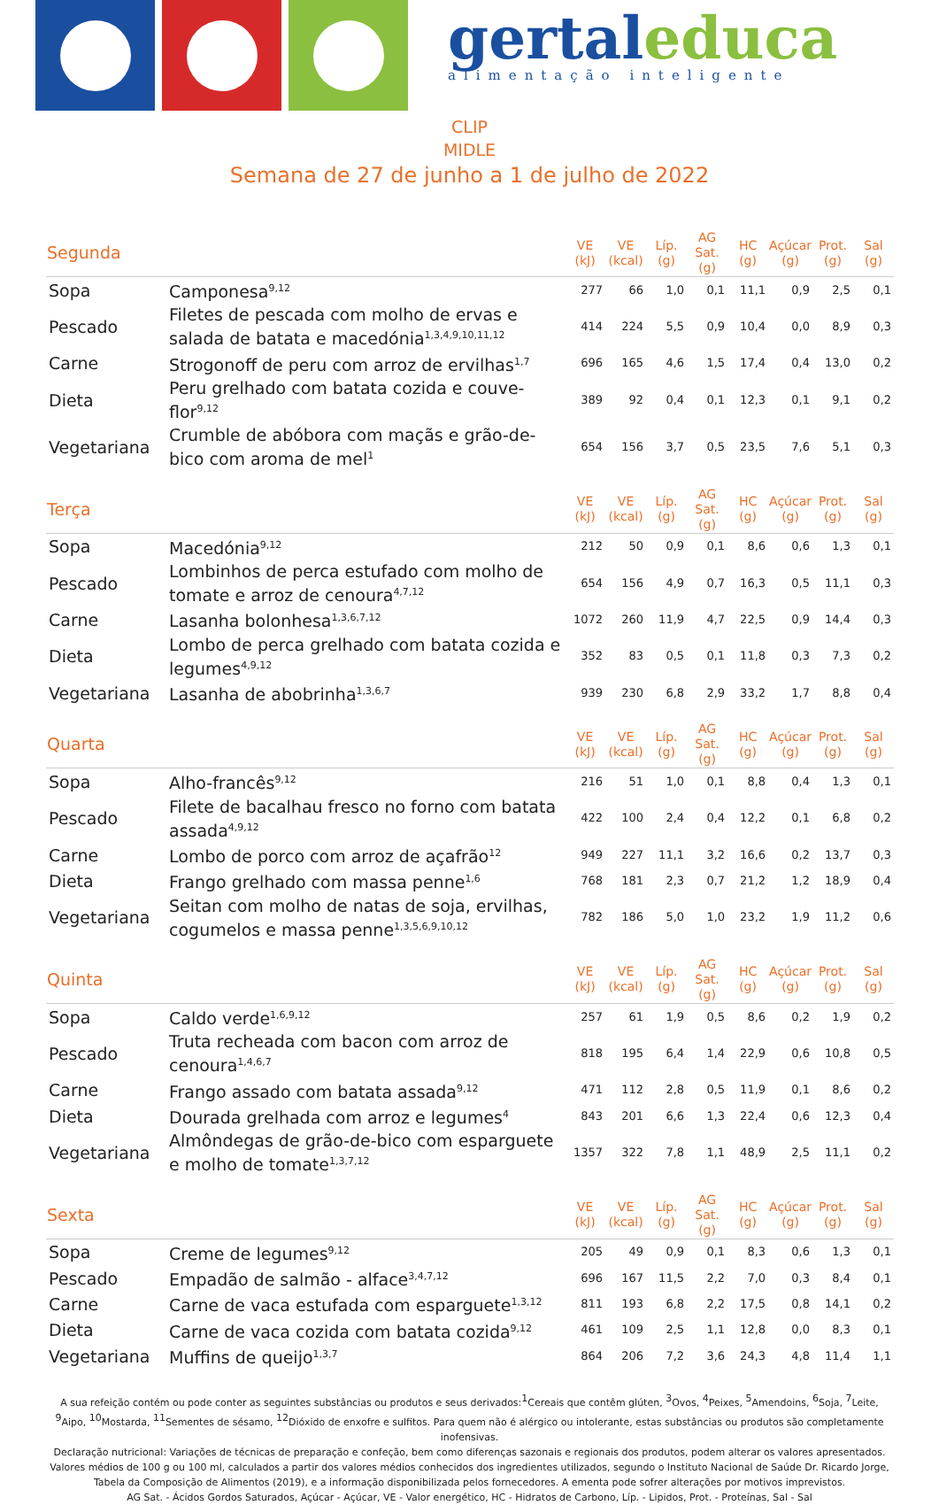gertaleduca
alimentação inteligente
CLIP
MIDLE
Semana de 27 de junho a 1 de julho de 2022
| Segunda | | VE (kJ) | VE (kcal) | Líp. (g) | AG Sat. (g) | HC (g) | Açúcar (g) | Prot. (g) | Sal (g) |
| --- | --- | --- | --- | --- | --- | --- | --- | --- | --- |
| Sopa | Camponesa<sup>9,12</sup> | 277 | 66 | 1,0 | 0,1 | 11,1 | 0,9 | 2,5 | 0,1 |
| Pescado | Filetes de pescada com molho de ervas e salada de batata e macedónia<sup>1,3,4,9,10,11,12</sup> | 414 | 224 | 5,5 | 0,9 | 10,4 | 0,0 | 8,9 | 0,3 |
| Carne | Strogonoff de peru com arroz de ervilhas<sup>1,7</sup> | 696 | 165 | 4,6 | 1,5 | 17,4 | 0,4 | 13,0 | 0,2 |
| Dieta | Peru grelhado com batata cozida e couve-flor<sup>9,12</sup> | 389 | 92 | 0,4 | 0,1 | 12,3 | 0,1 | 9,1 | 0,2 |
| Vegetariana | Crumble de abóbora com maçãs e grão-de-bico com aroma de mel<sup>1</sup> | 654 | 156 | 3,7 | 0,5 | 23,5 | 7,6 | 5,1 | 0,3 |
| Terça | | VE (kJ) | VE (kcal) | Líp. (g) | AG Sat. (g) | HC (g) | Açúcar (g) | Prot. (g) | Sal (g) |
| Sopa | Macedónia<sup>9,12</sup> | 212 | 50 | 0,9 | 0,1 | 8,6 | 0,6 | 1,3 | 0,1 |
| Pescado | Lombinhos de perca estufado com molho de tomate e arroz de cenoura<sup>4,7,12</sup> | 654 | 156 | 4,9 | 0,7 | 16,3 | 0,5 | 11,1 | 0,3 |
| Carne | Lasanha bolonhesa<sup>1,3,6,7,12</sup> | 1072 | 260 | 11,9 | 4,7 | 22,5 | 0,9 | 14,4 | 0,3 |
| Dieta | Lombo de perca grelhado com batata cozida e legumes<sup>4,9,12</sup> | 352 | 83 | 0,5 | 0,1 | 11,8 | 0,3 | 7,3 | 0,2 |
| Vegetariana | Lasanha de abobrinha<sup>1,3,6,7</sup> | 939 | 230 | 6,8 | 2,9 | 33,2 | 1,7 | 8,8 | 0,4 |
| Quarta | | VE (kJ) | VE (kcal) | Líp. (g) | AG Sat. (g) | HC (g) | Açúcar (g) | Prot. (g) | Sal (g) |
| Sopa | Alho-francês<sup>9,12</sup> | 216 | 51 | 1,0 | 0,1 | 8,8 | 0,4 | 1,3 | 0,1 |
| Pescado | Filete de bacalhau fresco no forno com batata assada<sup>4,9,12</sup> | 422 | 100 | 2,4 | 0,4 | 12,2 | 0,1 | 6,8 | 0,2 |
| Carne | Lombo de porco com arroz de açafrão<sup>12</sup> | 949 | 227 | 11,1 | 3,2 | 16,6 | 0,2 | 13,7 | 0,3 |
| Dieta | Frango grelhado com massa penne<sup>1,6</sup> | 768 | 181 | 2,3 | 0,7 | 21,2 | 1,2 | 18,9 | 0,4 |
| Vegetariana | Seitan com molho de natas de soja, ervilhas, cogumelos e massa penne<sup>1,3,5,6,9,10,12</sup> | 782 | 186 | 5,0 | 1,0 | 23,2 | 1,9 | 11,2 | 0,6 |
| Quinta | | VE (kJ) | VE (kcal) | Líp. (g) | AG Sat. (g) | HC (g) | Açúcar (g) | Prot. (g) | Sal (g) |
| Sopa | Caldo verde<sup>1,6,9,12</sup> | 257 | 61 | 1,9 | 0,5 | 8,6 | 0,2 | 1,9 | 0,2 |
| Pescado | Truta recheada com bacon com arroz de cenoura<sup>1,4,6,7</sup> | 818 | 195 | 6,4 | 1,4 | 22,9 | 0,6 | 10,8 | 0,5 |
| Carne | Frango assado com batata assada<sup>9,12</sup> | 471 | 112 | 2,8 | 0,5 | 11,9 | 0,1 | 8,6 | 0,2 |
| Dieta | Dourada grelhada com arroz e legumes<sup>4</sup> | 843 | 201 | 6,6 | 1,3 | 22,4 | 0,6 | 12,3 | 0,4 |
| Vegetariana | Almôndegas de grão-de-bico com esparguete e molho de tomate<sup>1,3,7,12</sup> | 1357 | 322 | 7,8 | 1,1 | 48,9 | 2,5 | 11,1 | 0,2 |
| Sexta | | VE (kJ) | VE (kcal) | Líp. (g) | AG Sat. (g) | HC (g) | Açúcar (g) | Prot. (g) | Sal (g) |
| Sopa | Creme de legumes<sup>9,12</sup> | 205 | 49 | 0,9 | 0,1 | 8,3 | 0,6 | 1,3 | 0,1 |
| Pescado | Empadão de salmão - alface<sup>3,4,7,12</sup> | 696 | 167 | 11,5 | 2,2 | 7,0 | 0,3 | 8,4 | 0,1 |
| Carne | Carne de vaca estufada com esparguete<sup>1,3,12</sup> | 811 | 193 | 6,8 | 2,2 | 17,5 | 0,8 | 14,1 | 0,2 |
| Dieta | Carne de vaca cozida com batata cozida<sup>9,12</sup> | 461 | 109 | 2,5 | 1,1 | 12,8 | 0,0 | 8,3 | 0,1 |
| Vegetariana | Muffins de queijo<sup>1,3,7</sup> | 864 | 206 | 7,2 | 3,6 | 24,3 | 4,8 | 11,4 | 1,1 |
A sua refeição contém ou pode conter as seguintes substâncias ou produtos e seus derivados:<sup>1</sup>Cereais que contêm glúten, <sup>3</sup>Ovos, <sup>4</sup>Peixes, <sup>5</sup>Amendoins, <sup>6</sup>Soja, <sup>7</sup>Leite, <sup>9</sup>Aipo, <sup>10</sup>Mostarda, <sup>11</sup>Sementes de sésamo, <sup>12</sup>Dióxido de enxofre e sulfitos. Para quem não é alérgico ou intolerante, estas substâncias ou produtos são completamente inofensivas.
Declaração nutricional: Variações de técnicas de preparação e confeção, bem como diferenças sazonais e regionais dos produtos, podem alterar os valores apresentados.
Valores médios de 100 g ou 100 ml, calculados a partir dos valores médios conhecidos dos ingredientes utilizados, segundo o Instituto Nacional de Saúde Dr. Ricardo Jorge, Tabela da Composição de Alimentos (2019), e a informação disponibilizada pelos fornecedores. A ementa pode sofrer alterações por motivos imprevistos.
AG Sat. - Ácidos Gordos Saturados, Açúcar - Açúcar, VE - Valor energético, HC - Hidratos de Carbono, Líp. - Lipidos, Prot. - Proteínas, Sal - Sal